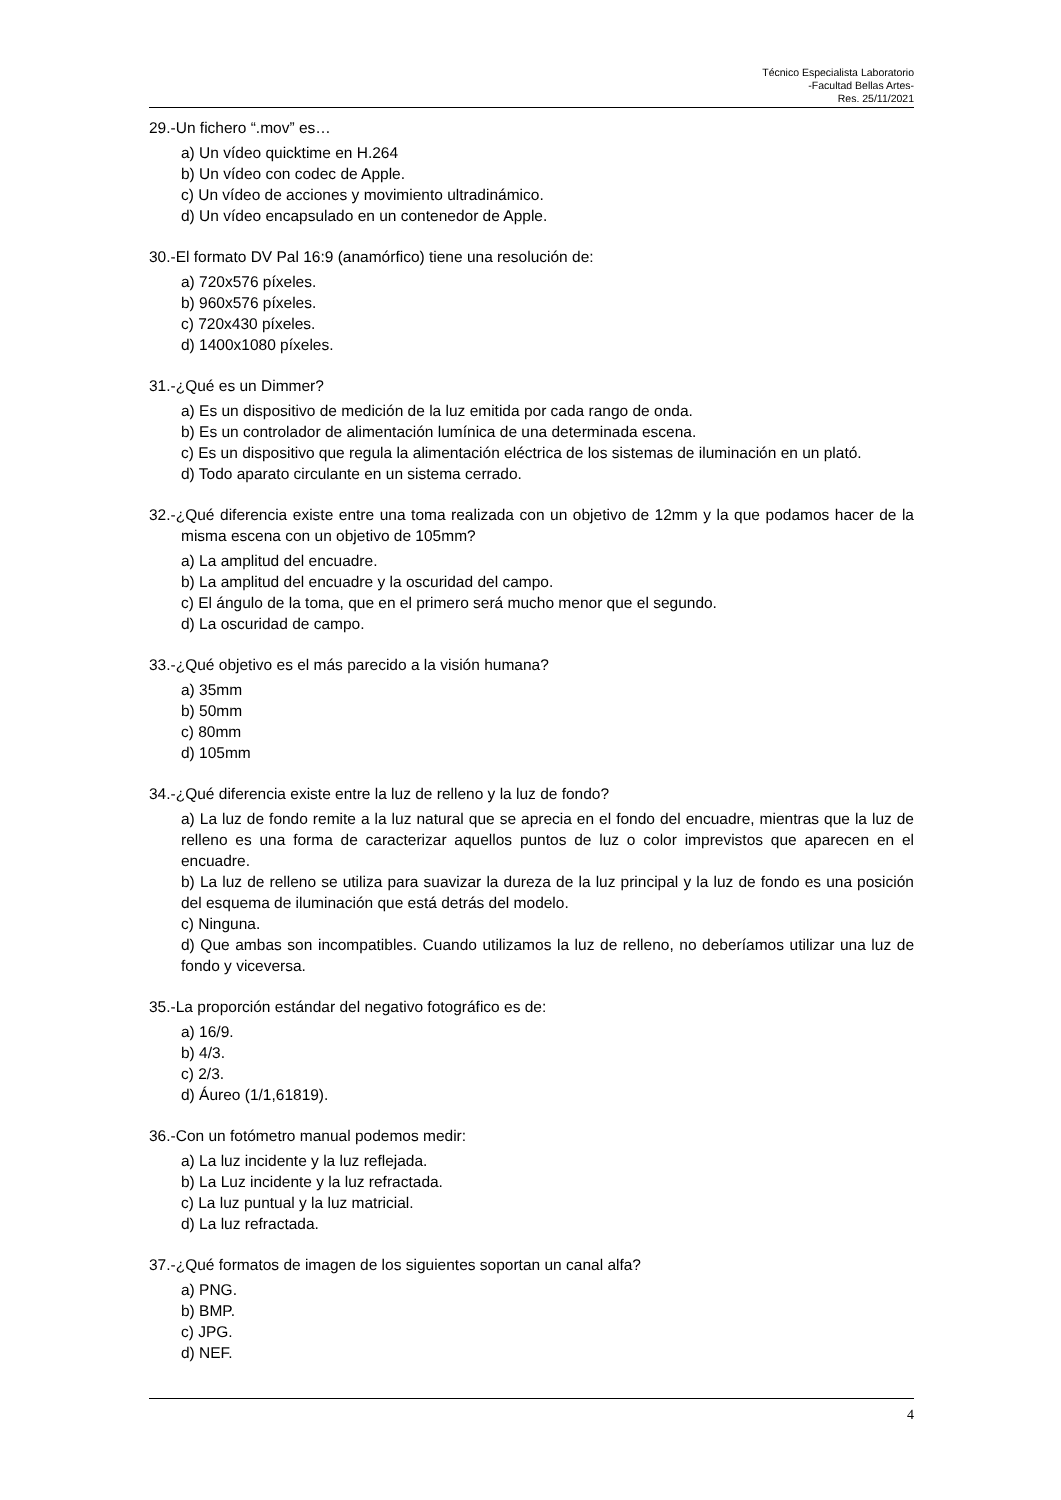Técnico Especialista Laboratorio
-Facultad Bellas Artes-
Res. 25/11/2021
29.-Un fichero “.mov” es…
a) Un vídeo quicktime en H.264
b) Un vídeo con codec de Apple.
c) Un vídeo de acciones y movimiento ultradinámico.
d) Un vídeo encapsulado en un contenedor de Apple.
30.-El formato DV Pal 16:9 (anamórfico) tiene una resolución de:
a) 720x576 píxeles.
b) 960x576 píxeles.
c) 720x430 píxeles.
d) 1400x1080 píxeles.
31.-¿Qué es un Dimmer?
a) Es un dispositivo de medición de la luz emitida por cada rango de onda.
b) Es un controlador de alimentación lumínica de una determinada escena.
c) Es un dispositivo que regula la alimentación eléctrica de los sistemas de iluminación en un plató.
d) Todo aparato circulante en un sistema cerrado.
32.-¿Qué diferencia existe entre una toma realizada con un objetivo de 12mm y la que podamos hacer de la misma escena con un objetivo de 105mm?
a) La amplitud del encuadre.
b) La amplitud del encuadre y la oscuridad del campo.
c) El ángulo de la toma, que en el primero será mucho menor que el segundo.
d) La oscuridad de campo.
33.-¿Qué objetivo es el más parecido a la visión humana?
a) 35mm
b) 50mm
c) 80mm
d) 105mm
34.-¿Qué diferencia existe entre la luz de relleno y la luz de fondo?
a) La luz de fondo remite a la luz natural que se aprecia en el fondo del encuadre, mientras que la luz de relleno es una forma de caracterizar aquellos puntos de luz o color imprevistos que aparecen en el encuadre.
b) La luz de relleno se utiliza para suavizar la dureza de la luz principal y la luz de fondo es una posición del esquema de iluminación que está detrás del modelo.
c) Ninguna.
d) Que ambas son incompatibles. Cuando utilizamos la luz de relleno, no deberíamos utilizar una luz de fondo y viceversa.
35.-La proporción estándar del negativo fotográfico es de:
a) 16/9.
b) 4/3.
c) 2/3.
d) Áureo (1/1,61819).
36.-Con un fotómetro manual podemos medir:
a) La luz incidente y la luz reflejada.
b) La Luz incidente y la luz refractada.
c) La luz puntual y la luz matricial.
d) La luz refractada.
37.-¿Qué formatos de imagen de los siguientes soportan un canal alfa?
a) PNG.
b) BMP.
c) JPG.
d) NEF.
4